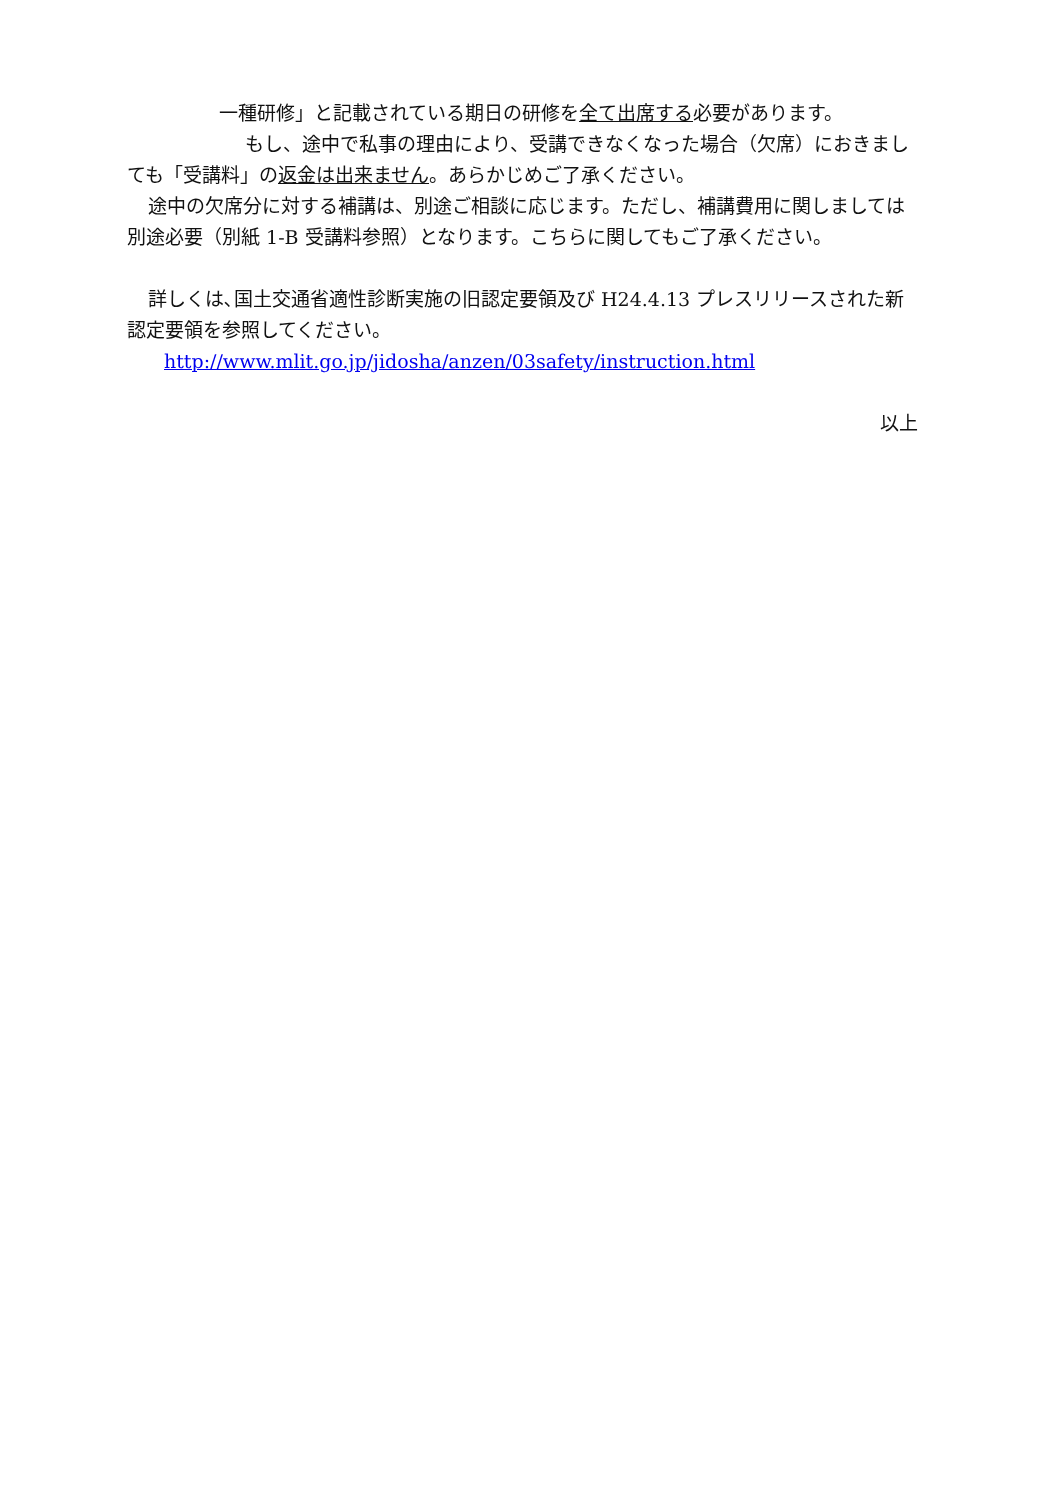一種研修」と記載されている期日の研修を全て出席する必要があります。
もし、途中で私事の理由により、受講できなくなった場合（欠席）におきましても「受講料」の返金は出来ません。あらかじめご了承ください。
途中の欠席分に対する補講は、別途ご相談に応じます。ただし、補講費用に関しましては別途必要（別紙 1-B 受講料参照）となります。こちらに関してもご了承ください。
詳しくは､国土交通省適性診断実施の旧認定要領及び H24.4.13 プレスリリースされた新認定要領を参照してください。
http://www.mlit.go.jp/jidosha/anzen/03safety/instruction.html
以上